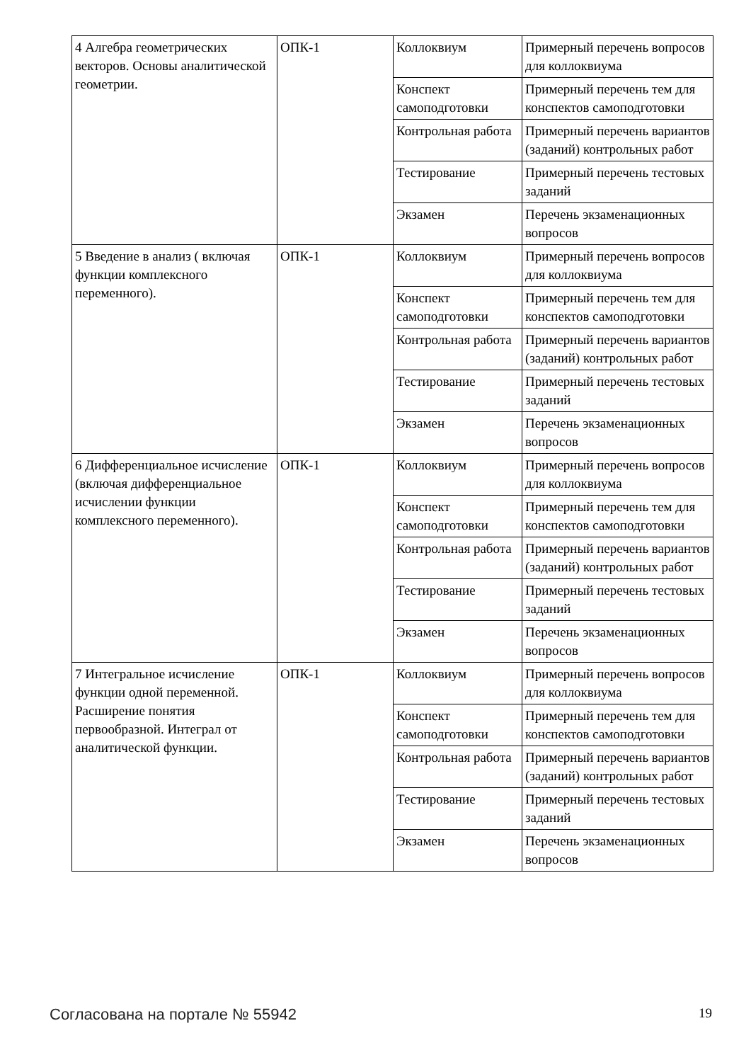| 4 Алгебра геометрических векторов. Основы аналитической геометрии. | ОПК-1 | Коллоквиум | Примерный перечень вопросов для коллоквиума |
| | | Конспект самоподготовки | Примерный перечень тем для конспектов самоподготовки |
| | | Контрольная работа | Примерный перечень вариантов (заданий) контрольных работ |
| | | Тестирование | Примерный перечень тестовых заданий |
| | | Экзамен | Перечень экзаменационных вопросов |
| 5 Введение в анализ ( включая функции комплексного переменного). | ОПК-1 | Коллоквиум | Примерный перечень вопросов для коллоквиума |
| | | Конспект самоподготовки | Примерный перечень тем для конспектов самоподготовки |
| | | Контрольная работа | Примерный перечень вариантов (заданий) контрольных работ |
| | | Тестирование | Примерный перечень тестовых заданий |
| | | Экзамен | Перечень экзаменационных вопросов |
| 6 Дифференциальное исчисление (включая дифференциальное исчислении функции комплексного переменного). | ОПК-1 | Коллоквиум | Примерный перечень вопросов для коллоквиума |
| | | Конспект самоподготовки | Примерный перечень тем для конспектов самоподготовки |
| | | Контрольная работа | Примерный перечень вариантов (заданий) контрольных работ |
| | | Тестирование | Примерный перечень тестовых заданий |
| | | Экзамен | Перечень экзаменационных вопросов |
| 7 Интегральное исчисление функции одной переменной. Расширение понятия первообразной. Интеграл от аналитической функции. | ОПК-1 | Коллоквиум | Примерный перечень вопросов для коллоквиума |
| | | Конспект самоподготовки | Примерный перечень тем для конспектов самоподготовки |
| | | Контрольная работа | Примерный перечень вариантов (заданий) контрольных работ |
| | | Тестирование | Примерный перечень тестовых заданий |
| | | Экзамен | Перечень экзаменационных вопросов |
Согласована на портале № 55942 19